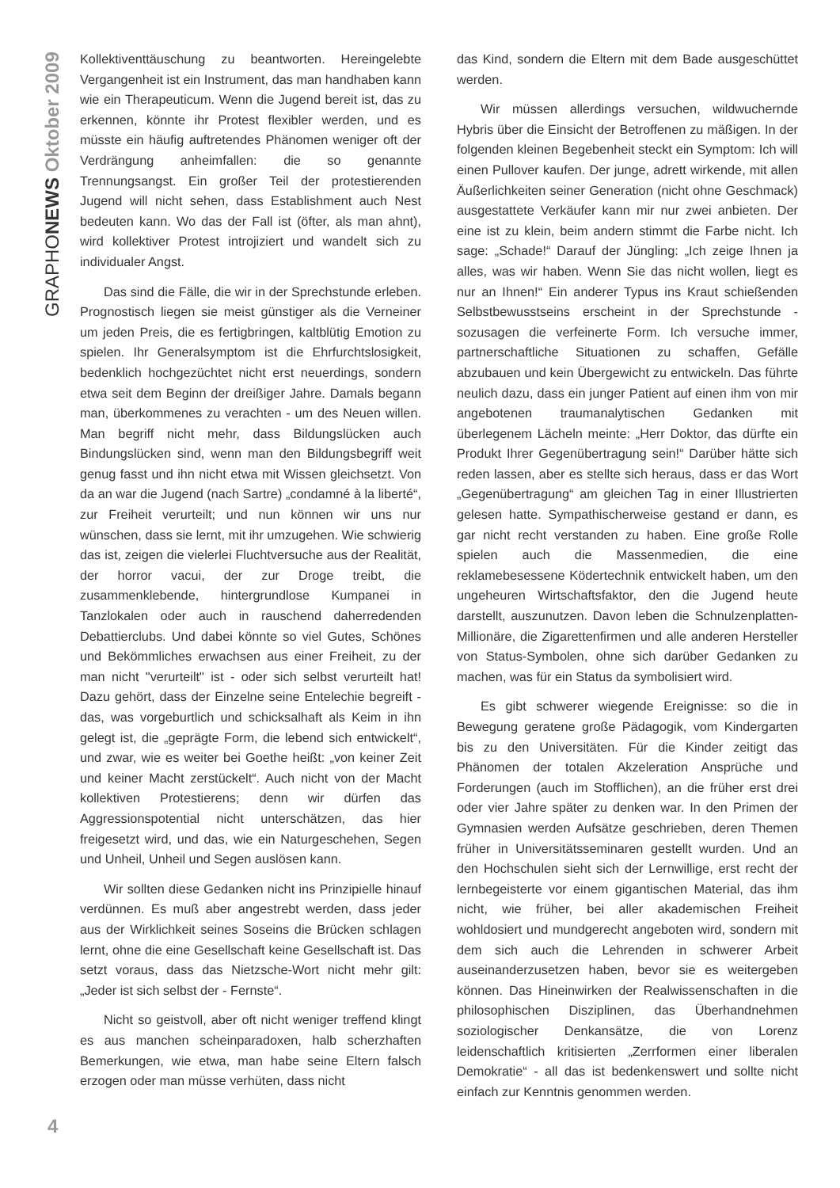GRAPHONEWS Oktober 2009
Kollektiventtäuschung zu beantworten. Hereingelebte Vergangenheit ist ein Instrument, das man handhaben kann wie ein Therapeuticum. Wenn die Jugend bereit ist, das zu erkennen, könnte ihr Protest flexibler werden, und es müsste ein häufig auftretendes Phänomen weniger oft der Verdrängung anheimfallen: die so genannte Trennungsangst. Ein großer Teil der protestierenden Jugend will nicht sehen, dass Establishment auch Nest bedeuten kann. Wo das der Fall ist (öfter, als man ahnt), wird kollektiver Protest introjiziert und wandelt sich zu individualer Angst.
Das sind die Fälle, die wir in der Sprechstunde erleben. Prognostisch liegen sie meist günstiger als die Verneiner um jeden Preis, die es fertigbringen, kaltblütig Emotion zu spielen. Ihr Generalsymptom ist die Ehrfurchtslosigkeit, bedenklich hochgezüchtet nicht erst neuerdings, sondern etwa seit dem Beginn der dreißiger Jahre. Damals begann man, überkommenes zu verachten - um des Neuen willen. Man begriff nicht mehr, dass Bildungslücken auch Bindungslücken sind, wenn man den Bildungsbegriff weit genug fasst und ihn nicht etwa mit Wissen gleichsetzt. Von da an war die Jugend (nach Sartre) „condamné à la liberté“, zur Freiheit verurteilt; und nun können wir uns nur wünschen, dass sie lernt, mit ihr umzugehen. Wie schwierig das ist, zeigen die vielerlei Fluchtversuche aus der Realität, der horror vacui, der zur Droge treibt, die zusammenklebende, hintergrundlose Kumpanei in Tanzlokalen oder auch in rauschend daherredenden Debattierclubs. Und dabei könnte so viel Gutes, Schönes und Bekömmliches erwachsen aus einer Freiheit, zu der man nicht "verurteilt" ist - oder sich selbst verurteilt hat! Dazu gehört, dass der Einzelne seine Entelechie begreift - das, was vorgeburtlich und schicksalhaft als Keim in ihn gelegt ist, die „geprägte Form, die lebend sich entwickelt“, und zwar, wie es weiter bei Goethe heißt: „von keiner Zeit und keiner Macht zerstückelt“. Auch nicht von der Macht kollektiven Protestierens; denn wir dürfen das Aggressionspotential nicht unterschätzen, das hier freigesetzt wird, und das, wie ein Naturgeschehen, Segen und Unheil, Unheil und Segen auslösen kann.
Wir sollten diese Gedanken nicht ins Prinzipielle hinauf verdünnen. Es muß aber angestrebt werden, dass jeder aus der Wirklichkeit seines Soseins die Brücken schlagen lernt, ohne die eine Gesellschaft keine Gesellschaft ist. Das setzt voraus, dass das Nietzsche-Wort nicht mehr gilt: „Jeder ist sich selbst der - Fernste“.
Nicht so geistvoll, aber oft nicht weniger treffend klingt es aus manchen scheinparadoxen, halb scherzhaften Bemerkungen, wie etwa, man habe seine Eltern falsch erzogen oder man müsse verhüten, dass nicht
das Kind, sondern die Eltern mit dem Bade ausgeschüttet werden.
Wir müssen allerdings versuchen, wildwuchernde Hybris über die Einsicht der Betroffenen zu mäßigen. In der folgenden kleinen Begebenheit steckt ein Symptom: Ich will einen Pullover kaufen. Der junge, adrett wirkende, mit allen Äußerlichkeiten seiner Generation (nicht ohne Geschmack) ausgestattete Verkäufer kann mir nur zwei anbieten. Der eine ist zu klein, beim andern stimmt die Farbe nicht. Ich sage: „Schade!“ Darauf der Jüngling: „Ich zeige Ihnen ja alles, was wir haben. Wenn Sie das nicht wollen, liegt es nur an Ihnen!“ Ein anderer Typus ins Kraut schießenden Selbstbewusstseins erscheint in der Sprechstunde - sozusagen die verfeinerte Form. Ich versuche immer, partnerschaftliche Situationen zu schaffen, Gefälle abzubauen und kein Übergewicht zu entwickeln. Das führte neulich dazu, dass ein junger Patient auf einen ihm von mir angebotenen traumanalytischen Gedanken mit überlegenem Lächeln meinte: „Herr Doktor, das dürfte ein Produkt Ihrer Gegenübertragung sein!“ Darüber hätte sich reden lassen, aber es stellte sich heraus, dass er das Wort „Gegenübertragung“ am gleichen Tag in einer Illustrierten gelesen hatte. Sympathischerweise gestand er dann, es gar nicht recht verstanden zu haben. Eine große Rolle spielen auch die Massenmedien, die eine reklamebesessene Ködertechnik entwickelt haben, um den ungeheuren Wirtschaftsfaktor, den die Jugend heute darstellt, auszunutzen. Davon leben die Schnulzenplatten-Millionäre, die Zigarettenfirmen und alle anderen Hersteller von Status-Symbolen, ohne sich darüber Gedanken zu machen, was für ein Status da symbolisiert wird.
Es gibt schwerer wiegende Ereignisse: so die in Bewegung geratene große Pädagogik, vom Kindergarten bis zu den Universitäten. Für die Kinder zeitigt das Phänomen der totalen Akzeleration Ansprüche und Forderungen (auch im Stofflichen), an die früher erst drei oder vier Jahre später zu denken war. In den Primen der Gymnasien werden Aufsätze geschrieben, deren Themen früher in Universitätsseminaren gestellt wurden. Und an den Hochschulen sieht sich der Lernwillige, erst recht der lernbegeisterte vor einem gigantischen Material, das ihm nicht, wie früher, bei aller akademischen Freiheit wohldosiert und mundgerecht angeboten wird, sondern mit dem sich auch die Lehrenden in schwerer Arbeit auseinanderzusetzen haben, bevor sie es weitergeben können. Das Hineinwirken der Realwissenschaften in die philosophischen Disziplinen, das Überhandnehmen soziologischer Denkansätze, die von Lorenz leidenschaftlich kritisierten „Zerrformen einer liberalen Demokratie“ - all das ist bedenkenswert und sollte nicht einfach zur Kenntnis genommen werden.
4